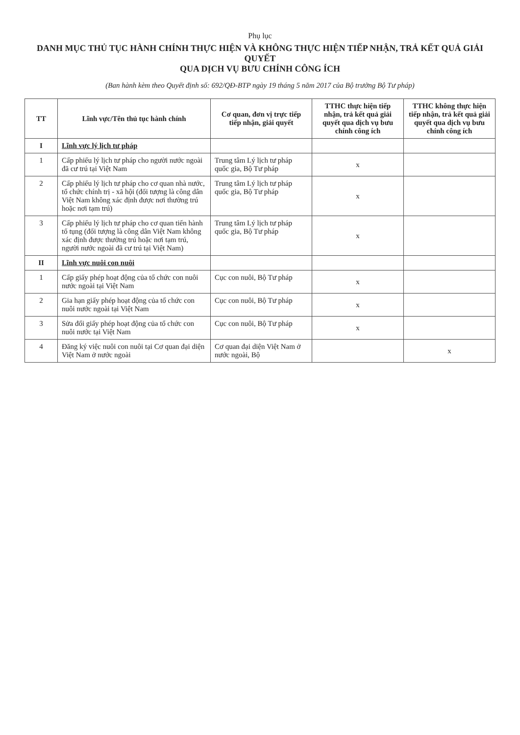Phụ lục
DANH MỤC THỦ TỤC HÀNH CHÍNH THỰC HIỆN VÀ KHÔNG THỰC HIỆN TIẾP NHẬN, TRẢ KẾT QUẢ GIẢI QUYẾT
QUA DỊCH VỤ BƯU CHÍNH CÔNG ÍCH
(Ban hành kèm theo Quyết định số: 692/QĐ-BTP ngày 19 tháng 5 năm 2017 của Bộ trưởng Bộ Tư pháp)
| TT | Lĩnh vực/Tên thủ tục hành chính | Cơ quan, đơn vị trực tiếp tiếp nhận, giải quyết | TTHC thực hiện tiếp nhận, trả kết quả giải quyết qua dịch vụ bưu chính công ích | TTHC không thực hiện tiếp nhận, trả kết quả giải quyết qua dịch vụ bưu chính công ích |
| --- | --- | --- | --- | --- |
| I | Lĩnh vực lý lịch tư pháp | | | |
| 1 | Cấp phiếu lý lịch tư pháp cho người nước ngoài đã cư trú tại Việt Nam | Trung tâm Lý lịch tư pháp quốc gia, Bộ Tư pháp | x | |
| 2 | Cấp phiếu lý lịch tư pháp cho cơ quan nhà nước, tổ chức chính trị - xã hội (đối tượng là công dân Việt Nam không xác định được nơi thường trú hoặc nơi tạm trú) | Trung tâm Lý lịch tư pháp quốc gia, Bộ Tư pháp | x | |
| 3 | Cấp phiếu lý lịch tư pháp cho cơ quan tiến hành tố tụng (đối tượng là công dân Việt Nam không xác định được thường trú hoặc nơi tạm trú, người nước ngoài đã cư trú tại Việt Nam) | Trung tâm Lý lịch tư pháp quốc gia, Bộ Tư pháp | x | |
| II | Lĩnh vực nuôi con nuôi | | | |
| 1 | Cấp giấy phép hoạt động của tổ chức con nuôi nước ngoài tại Việt Nam | Cục con nuôi, Bộ Tư pháp | x | |
| 2 | Gia hạn giấy phép hoạt động của tổ chức con nuôi nước ngoài tại Việt Nam | Cục con nuôi, Bộ Tư pháp | x | |
| 3 | Sửa đổi giấy phép hoạt động của tổ chức con nuôi nước tại Việt Nam | Cục con nuôi, Bộ Tư pháp | x | |
| 4 | Đăng ký việc nuôi con nuôi tại Cơ quan đại diện Việt Nam ở nước ngoài | Cơ quan đại diện Việt Nam ở nước ngoài, Bộ | | x |